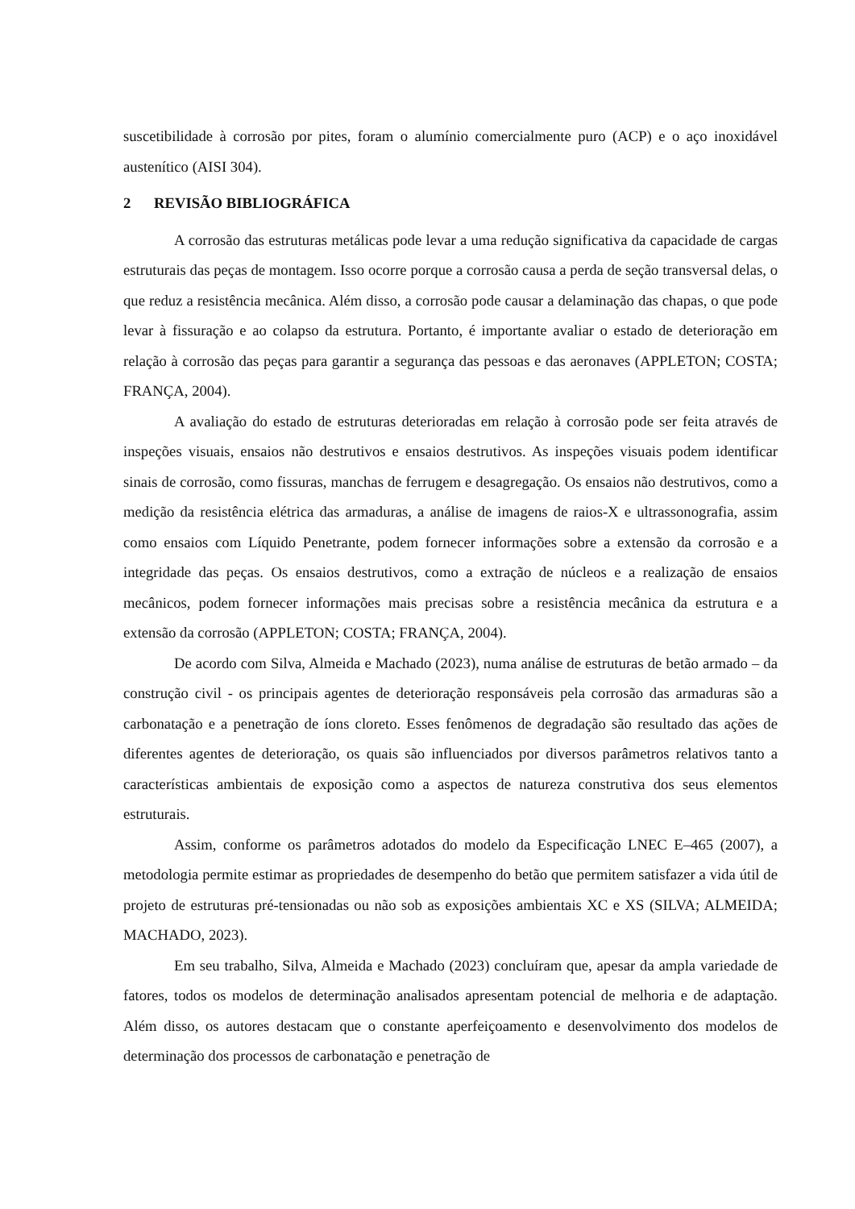suscetibilidade à corrosão por pites, foram o alumínio comercialmente puro (ACP) e o aço inoxidável austenítico (AISI 304).
2 REVISÃO BIBLIOGRÁFICA
A corrosão das estruturas metálicas pode levar a uma redução significativa da capacidade de cargas estruturais das peças de montagem. Isso ocorre porque a corrosão causa a perda de seção transversal delas, o que reduz a resistência mecânica. Além disso, a corrosão pode causar a delaminação das chapas, o que pode levar à fissuração e ao colapso da estrutura. Portanto, é importante avaliar o estado de deterioração em relação à corrosão das peças para garantir a segurança das pessoas e das aeronaves (APPLETON; COSTA; FRANÇA, 2004).
A avaliação do estado de estruturas deterioradas em relação à corrosão pode ser feita através de inspeções visuais, ensaios não destrutivos e ensaios destrutivos. As inspeções visuais podem identificar sinais de corrosão, como fissuras, manchas de ferrugem e desagregação. Os ensaios não destrutivos, como a medição da resistência elétrica das armaduras, a análise de imagens de raios-X e ultrassonografia, assim como ensaios com Líquido Penetrante, podem fornecer informações sobre a extensão da corrosão e a integridade das peças. Os ensaios destrutivos, como a extração de núcleos e a realização de ensaios mecânicos, podem fornecer informações mais precisas sobre a resistência mecânica da estrutura e a extensão da corrosão (APPLETON; COSTA; FRANÇA, 2004).
De acordo com Silva, Almeida e Machado (2023), numa análise de estruturas de betão armado – da construção civil - os principais agentes de deterioração responsáveis pela corrosão das armaduras são a carbonatação e a penetração de íons cloreto. Esses fenômenos de degradação são resultado das ações de diferentes agentes de deterioração, os quais são influenciados por diversos parâmetros relativos tanto a características ambientais de exposição como a aspectos de natureza construtiva dos seus elementos estruturais.
Assim, conforme os parâmetros adotados do modelo da Especificação LNEC E–465 (2007), a metodologia permite estimar as propriedades de desempenho do betão que permitem satisfazer a vida útil de projeto de estruturas pré-tensionadas ou não sob as exposições ambientais XC e XS (SILVA; ALMEIDA; MACHADO, 2023).
Em seu trabalho, Silva, Almeida e Machado (2023) concluíram que, apesar da ampla variedade de fatores, todos os modelos de determinação analisados apresentam potencial de melhoria e de adaptação. Além disso, os autores destacam que o constante aperfeiçoamento e desenvolvimento dos modelos de determinação dos processos de carbonatação e penetração de